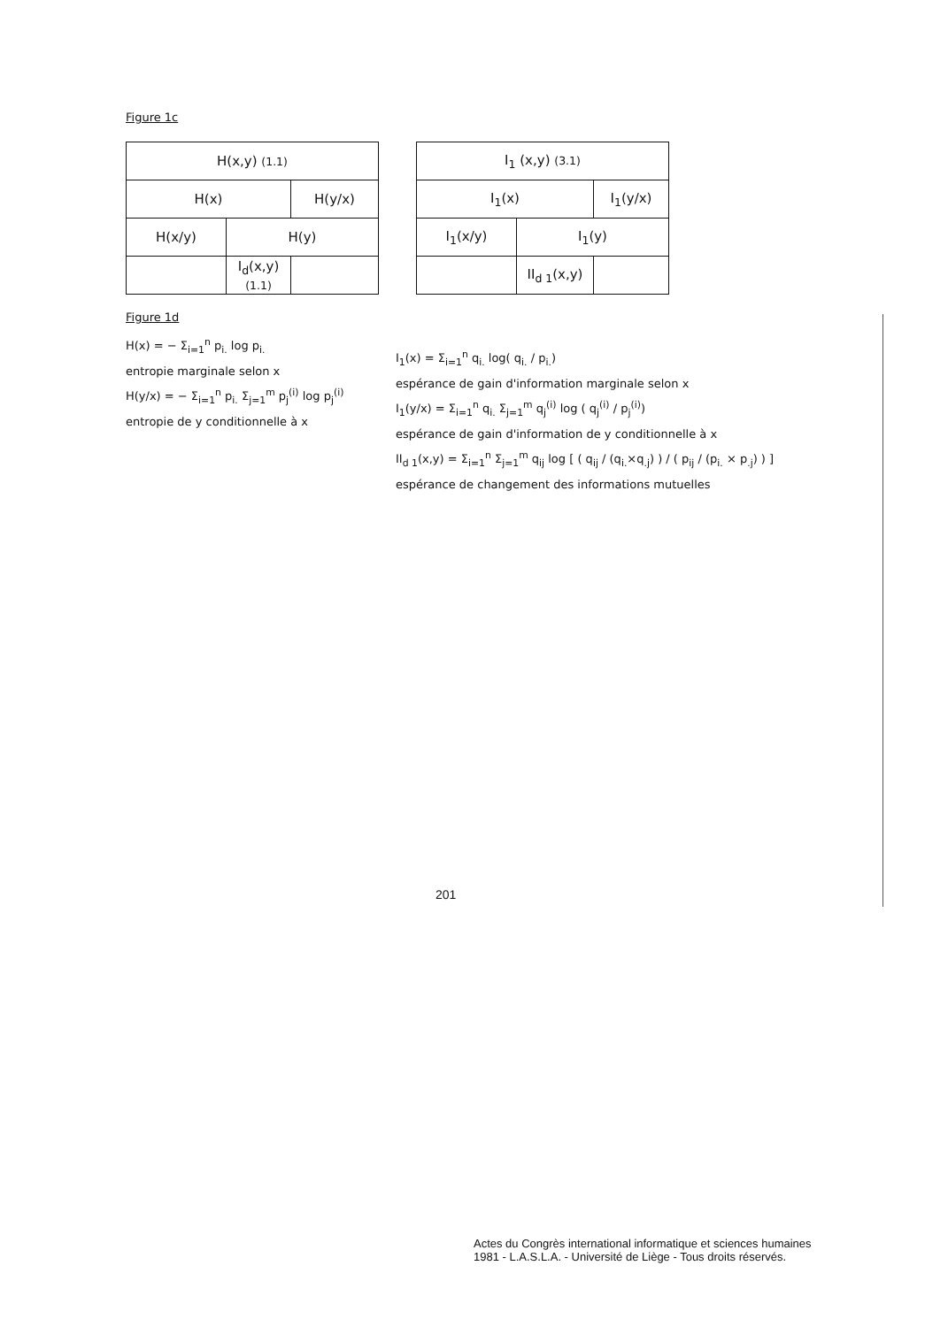Figure 1c
| H(x,y) (1.1) | | |
| H(x) | | H(y/x) |
| H(x/y) | H(y) | |
| | I<sub>d</sub>(x,y) (1.1) | |
| I<sub>1</sub> (x,y) (3.1) | | |
| I<sub>1</sub>(x) | | I<sub>1</sub>(y/x) |
| I<sub>1</sub>(x/y) | I<sub>1</sub>(y) | |
| | II<sub>d 1</sub>(x,y) | |
Figure 1d
H(x) = − Σ<sub>i=1</sub><sup>n</sup> p<sub>i.</sub> log p<sub>i.</sub>
entropie marginale selon x
H(y/x) = − Σ<sub>i=1</sub><sup>n</sup> p<sub>i.</sub> Σ<sub>j=1</sub><sup>m</sup> p<sub>j</sub><sup>(i)</sup> log p<sub>j</sub><sup>(i)</sup>
entropie de y conditionnelle à x
I<sub>1</sub>(x) = Σ<sub>i=1</sub><sup>n</sup> q<sub>i.</sub> log( q<sub>i.</sub> / p<sub>i.</sub>)
espérance de gain d'information marginale selon x
I<sub>1</sub>(y/x) = Σ<sub>i=1</sub><sup>n</sup> q<sub>i.</sub> Σ<sub>j=1</sub><sup>m</sup> q<sub>j</sub><sup>(i)</sup> log ( q<sub>j</sub><sup>(i)</sup> / p<sub>j</sub><sup>(i)</sup>)
espérance de gain d'information de y conditionnelle à x
II<sub>d 1</sub>(x,y) = Σ<sub>i=1</sub><sup>n</sup> Σ<sub>j=1</sub><sup>m</sup> q<sub>ij</sub> log [ ( q<sub>ij</sub> / (q<sub>i.</sub>×q<sub>.j</sub>) ) / ( p<sub>ij</sub> / (p<sub>i.</sub> × p<sub>.j</sub>) ) ]
espérance de changement des informations mutuelles
201
Actes du Congrès international informatique et sciences humaines
1981 - L.A.S.L.A. - Université de Liège - Tous droits réservés.